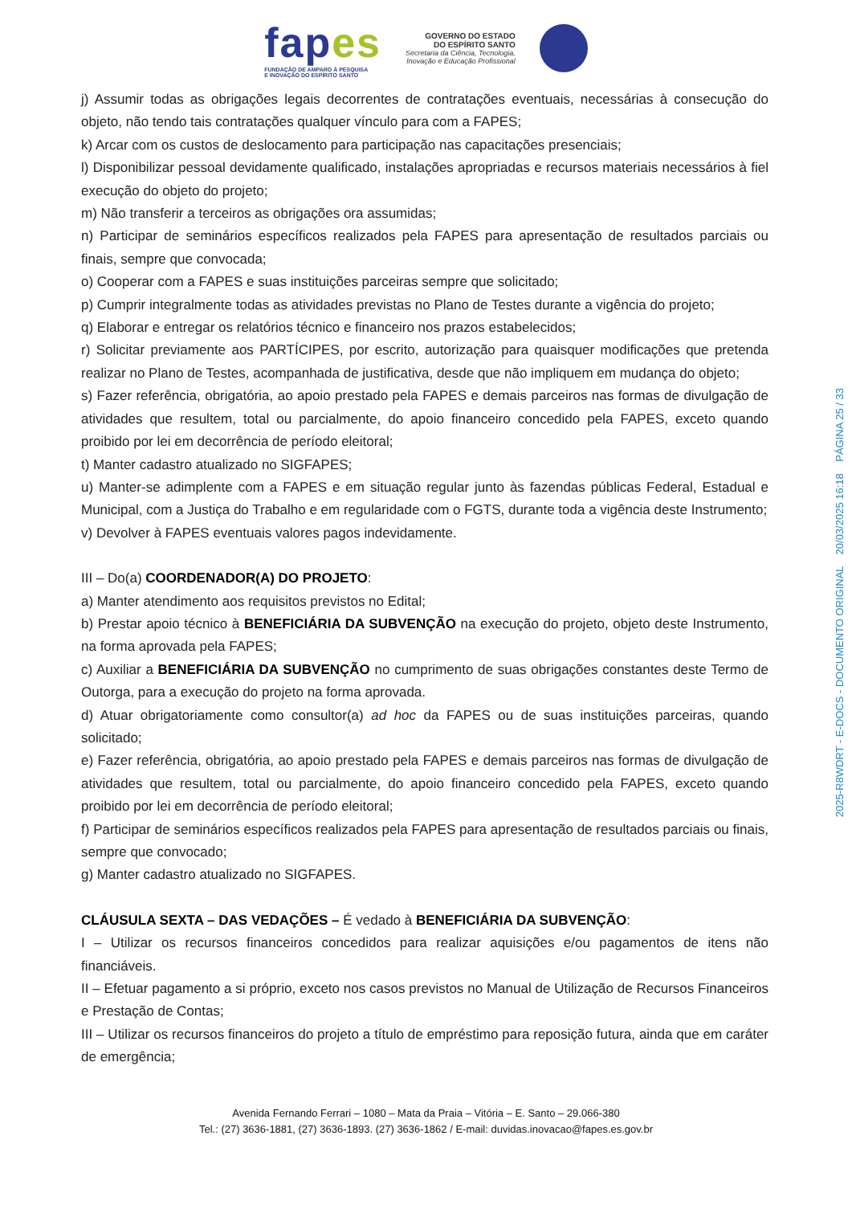fapes
FUNDAÇÃO DE AMPARO À PESQUISA
E INOVAÇÃO DO ESPÍRITO SANTO
GOVERNO DO ESTADO
DO ESPÍRITO SANTO
Secretaria da Ciência, Tecnologia,
Inovação e Educação Profissional
j) Assumir todas as obrigações legais decorrentes de contratações eventuais, necessárias à consecução do objeto, não tendo tais contratações qualquer vínculo para com a FAPES;
k) Arcar com os custos de deslocamento para participação nas capacitações presenciais;
l) Disponibilizar pessoal devidamente qualificado, instalações apropriadas e recursos materiais necessários à fiel execução do objeto do projeto;
m) Não transferir a terceiros as obrigações ora assumidas;
n) Participar de seminários específicos realizados pela FAPES para apresentação de resultados parciais ou finais, sempre que convocada;
o) Cooperar com a FAPES e suas instituições parceiras sempre que solicitado;
p) Cumprir integralmente todas as atividades previstas no Plano de Testes durante a vigência do projeto;
q) Elaborar e entregar os relatórios técnico e financeiro nos prazos estabelecidos;
r) Solicitar previamente aos PARTÍCIPES, por escrito, autorização para quaisquer modificações que pretenda realizar no Plano de Testes, acompanhada de justificativa, desde que não impliquem em mudança do objeto;
s) Fazer referência, obrigatória, ao apoio prestado pela FAPES e demais parceiros nas formas de divulgação de atividades que resultem, total ou parcialmente, do apoio financeiro concedido pela FAPES, exceto quando proibido por lei em decorrência de período eleitoral;
t) Manter cadastro atualizado no SIGFAPES;
u) Manter-se adimplente com a FAPES e em situação regular junto às fazendas públicas Federal, Estadual e Municipal, com a Justiça do Trabalho e em regularidade com o FGTS, durante toda a vigência deste Instrumento;
v) Devolver à FAPES eventuais valores pagos indevidamente.
III – Do(a) COORDENADOR(A) DO PROJETO:
a) Manter atendimento aos requisitos previstos no Edital;
b) Prestar apoio técnico à BENEFICIÁRIA DA SUBVENÇÃO na execução do projeto, objeto deste Instrumento, na forma aprovada pela FAPES;
c) Auxiliar a BENEFICIÁRIA DA SUBVENÇÃO no cumprimento de suas obrigações constantes deste Termo de Outorga, para a execução do projeto na forma aprovada.
d) Atuar obrigatoriamente como consultor(a) ad hoc da FAPES ou de suas instituições parceiras, quando solicitado;
e) Fazer referência, obrigatória, ao apoio prestado pela FAPES e demais parceiros nas formas de divulgação de atividades que resultem, total ou parcialmente, do apoio financeiro concedido pela FAPES, exceto quando proibido por lei em decorrência de período eleitoral;
f) Participar de seminários específicos realizados pela FAPES para apresentação de resultados parciais ou finais, sempre que convocado;
g) Manter cadastro atualizado no SIGFAPES.
CLÁUSULA SEXTA – DAS VEDAÇÕES – É vedado à BENEFICIÁRIA DA SUBVENÇÃO:
I – Utilizar os recursos financeiros concedidos para realizar aquisições e/ou pagamentos de itens não financiáveis.
II – Efetuar pagamento a si próprio, exceto nos casos previstos no Manual de Utilização de Recursos Financeiros e Prestação de Contas;
III – Utilizar os recursos financeiros do projeto a título de empréstimo para reposição futura, ainda que em caráter de emergência;
Avenida Fernando Ferrari – 1080 – Mata da Praia – Vitória – E. Santo – 29.066-380
Tel.: (27) 3636-1881, (27) 3636-1893. (27) 3636-1862 / E-mail: duvidas.inovacao@fapes.es.gov.br
2025-R8WDRT - E-DOCS - DOCUMENTO ORIGINAL 20/03/2025 16:18 PÁGINA 25 / 33